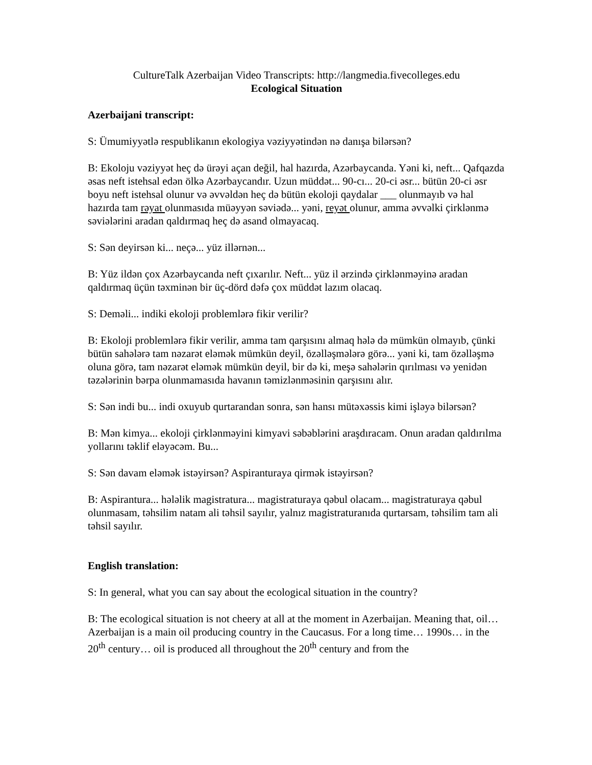CultureTalk Azerbaijan Video Transcripts: http://langmedia.fivecolleges.edu
Ecological Situation
Azerbaijani transcript:
S: Ümumiyyətlə respublikanın ekologiya vəziyyətindən nə danışa bilərsən?
B: Ekoloju vəziyyət heç də ürəyi açan değil, hal hazırda, Azərbaycanda. Yəni ki, neft... Qafqazda əsas neft istehsal edən ölkə Azərbaycandır. Uzun müddət... 90-cı... 20-ci əsr... bütün 20-ci əsr boyu neft istehsal olunur və əvvəldən heç də bütün ekoloji qaydalar ___ olunmayıb və hal hazırda tam rəyat olunmasıda müəyyən səviədə... yəni, reyət olunur, amma əvvəlki çirklənmə səviələrini aradan qaldırmaq heç də asand olmayacaq.
S: Sən deyirsən ki... neçə... yüz illərnən...
B: Yüz ildən çox Azərbaycanda neft çıxarılır. Neft... yüz il ərzində çirklənməyinə aradan qaldırmaq üçün təxminən bir üç-dörd dəfə çox müddət lazım olacaq.
S: Deməli... indiki ekoloji problemlərə fikir verilir?
B: Ekoloji problemlərə fikir verilir, amma tam qarşısını almaq hələ də mümkün olmayıb, çünki bütün sahələrə tam nəzarət eləmək mümkün deyil, özəlləşmələrə görə... yəni ki, tam özəlləşmə oluna görə, tam nəzarət eləmək mümkün deyil, bir də ki, meşə sahələrin qırılması və yenidən təzələrinin bərpa olunmamasıda havanın təmizlənməsinin qarşısını alır.
S: Sən indi bu... indi oxuyub qurtarandan sonra, sən hansı mütəxəssis kimi işləyə bilərsən?
B: Mən kimya... ekoloji çirklənməyini kimyavi səbəblərini araşdıracam. Onun aradan qaldırılma yollarını təklif eləyəcəm. Bu...
S: Sən davam eləmək istəyirsən? Aspiranturaya qirmək istəyirsən?
B: Aspirantura... hələlik magistratura... magistraturaya qəbul olacam... magistraturaya qəbul olunmasam, təhsilim natam ali təhsil sayılır, yalnız magistraturanıda qurtarsam, təhsilim tam ali təhsil sayılır.
English translation:
S: In general, what you can say about the ecological situation in the country?
B: The ecological situation is not cheery at all at the moment in Azerbaijan. Meaning that, oil… Azerbaijan is a main oil producing country in the Caucasus. For a long time… 1990s… in the 20<sup>th</sup> century… oil is produced all throughout the 20<sup>th</sup> century and from the